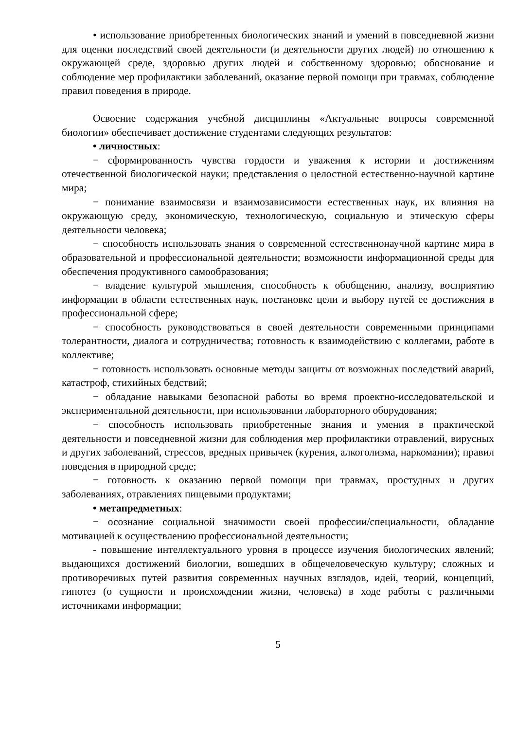• использование приобретенных биологических знаний и умений в повседневной жизни для оценки последствий своей деятельности (и деятельности других людей) по отношению к окружающей среде, здоровью других людей и собственному здоровью; обоснование и соблюдение мер профилактики заболеваний, оказание первой помощи при травмах, соблюдение правил поведения в природе.
Освоение содержания учебной дисциплины «Актуальные вопросы современной биологии» обеспечивает достижение студентами следующих результатов:
• личностных:
− сформированность чувства гордости и уважения к истории и достижениям отечественной биологической науки; представления о целостной естественно-научной картине мира;
− понимание взаимосвязи и взаимозависимости естественных наук, их влияния на окружающую среду, экономическую, технологическую, социальную и этическую сферы деятельности человека;
− способность использовать знания о современной естественнонаучной картине мира в образовательной и профессиональной деятельности; возможности информационной среды для обеспечения продуктивного самообразования;
− владение культурой мышления, способность к обобщению, анализу, восприятию информации в области естественных наук, постановке цели и выбору путей ее достижения в профессиональной сфере;
− способность руководствоваться в своей деятельности современными принципами толерантности, диалога и сотрудничества; готовность к взаимодействию с коллегами, работе в коллективе;
− готовность использовать основные методы защиты от возможных последствий аварий, катастроф, стихийных бедствий;
− обладание навыками безопасной работы во время проектно-исследовательской и экспериментальной деятельности, при использовании лабораторного оборудования;
− способность использовать приобретенные знания и умения в практической деятельности и повседневной жизни для соблюдения мер профилактики отравлений, вирусных и других заболеваний, стрессов, вредных привычек (курения, алкоголизма, наркомании); правил поведения в природной среде;
− готовность к оказанию первой помощи при травмах, простудных и других заболеваниях, отравлениях пищевыми продуктами;
• метапредметных:
− осознание социальной значимости своей профессии/специальности, обладание мотивацией к осуществлению профессиональной деятельности;
- повышение интеллектуального уровня в процессе изучения биологических явлений; выдающихся достижений биологии, вошедших в общечеловеческую культуру; сложных и противоречивых путей развития современных научных взглядов, идей, теорий, концепций, гипотез (о сущности и происхождении жизни, человека) в ходе работы с различными источниками информации;
5